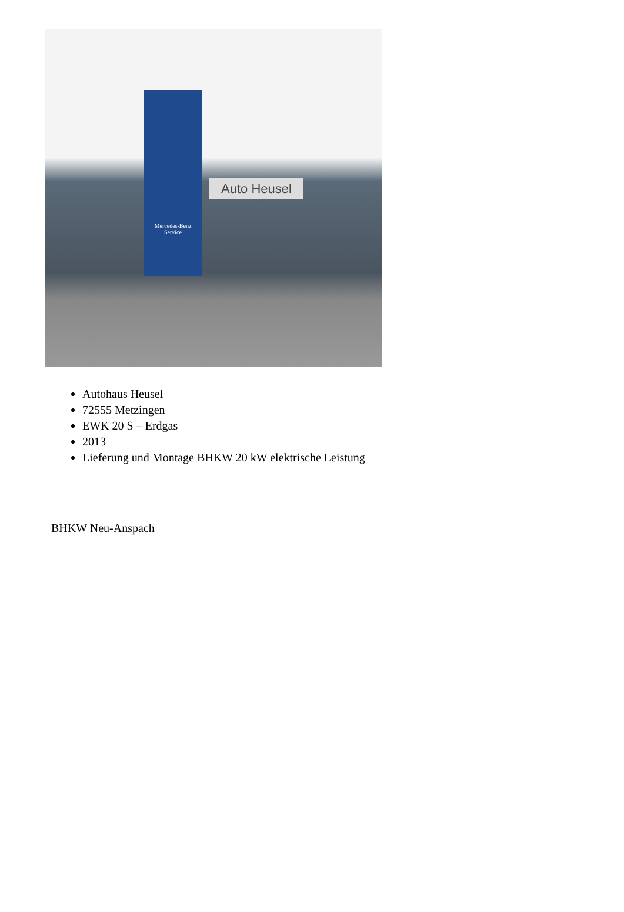Mercedes-Benz
Service
Auto Heusel
Autohaus Heusel
72555 Metzingen
EWK 20 S – Erdgas
2013
Lieferung und Montage BHKW 20 kW elektrische Leistung
BHKW Neu-Anspach